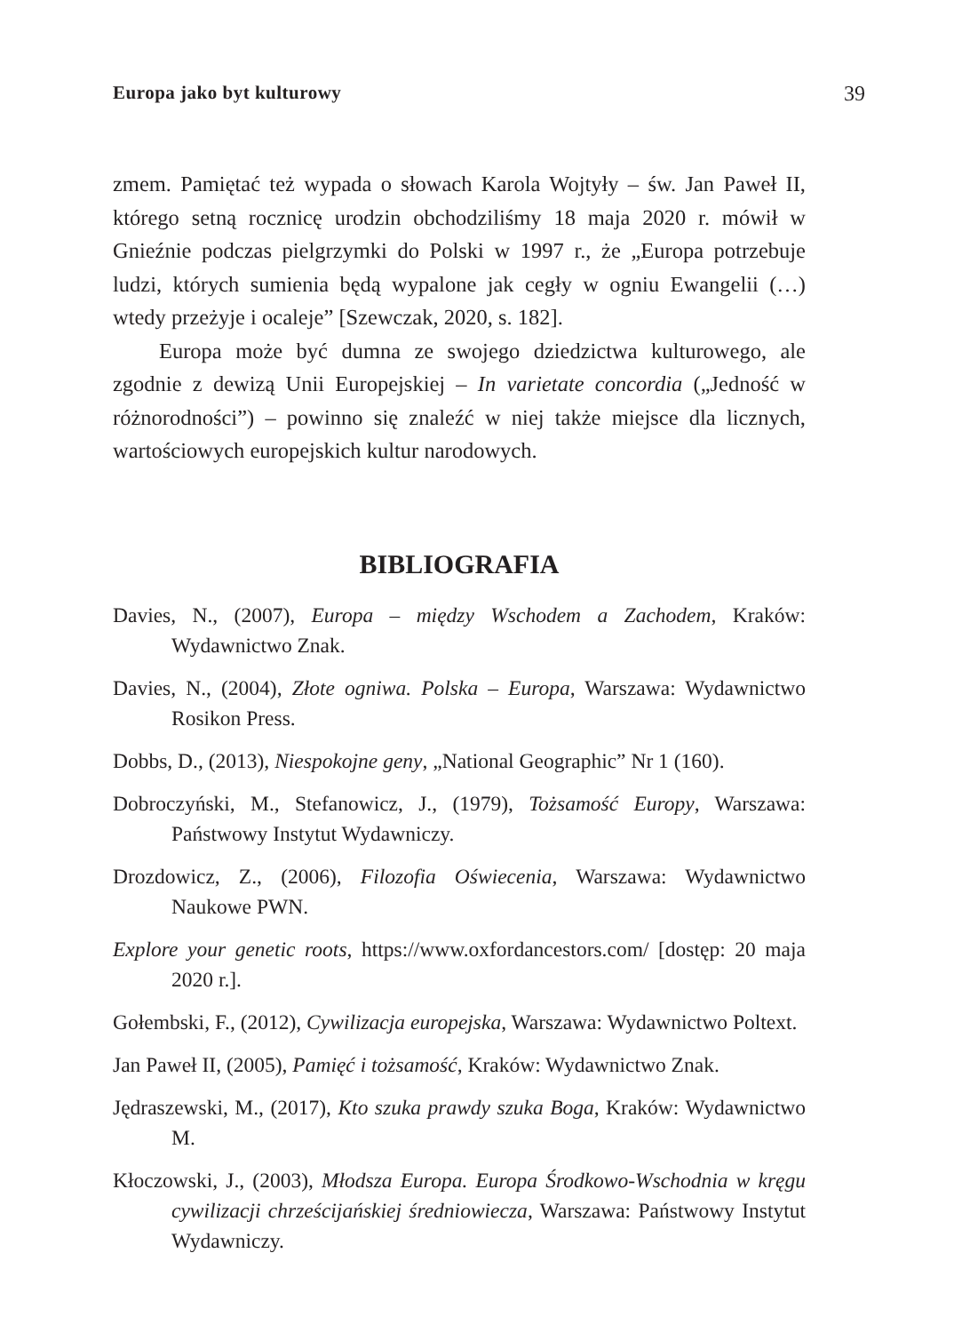Europa jako byt kulturowy 39
zmem. Pamiętać też wypada o słowach Karola Wojtyły – św. Jan Paweł II, którego setną rocznicę urodzin obchodziliśmy 18 maja 2020 r. mówił w Gnieźnie podczas pielgrzymki do Polski w 1997 r., że „Europa potrzebuje ludzi, których sumienia będą wypalone jak cegły w ogniu Ewangelii (…) wtedy przeżyje i ocaleje” [Szewczak, 2020, s. 182].
Europa może być dumna ze swojego dziedzictwa kulturowego, ale zgodnie z dewizą Unii Europejskiej – In varietate concordia („Jedność w różnorodności”) – powinno się znaleźć w niej także miejsce dla licznych, wartościowych europejskich kultur narodowych.
BIBLIOGRAFIA
Davies, N., (2007), Europa – między Wschodem a Zachodem, Kraków: Wydawnictwo Znak.
Davies, N., (2004), Złote ogniwa. Polska – Europa, Warszawa: Wydawnictwo Rosikon Press.
Dobbs, D., (2013), Niespokojne geny, „National Geographic” Nr 1 (160).
Dobroczyński, M., Stefanowicz, J., (1979), Tożsamość Europy, Warszawa: Państwowy Instytut Wydawniczy.
Drozdowicz, Z., (2006), Filozofia Oświecenia, Warszawa: Wydawnictwo Naukowe PWN.
Explore your genetic roots, https://www.oxfordancestors.com/ [dostęp: 20 maja 2020 r.].
Gołembski, F., (2012), Cywilizacja europejska, Warszawa: Wydawnictwo Poltext.
Jan Paweł II, (2005), Pamięć i tożsamość, Kraków: Wydawnictwo Znak.
Jędraszewski, M., (2017), Kto szuka prawdy szuka Boga, Kraków: Wydawnictwo M.
Kłoczowski, J., (2003), Młodsza Europa. Europa Środkowo-Wschodnia w kręgu cywilizacji chrześcijańskiej średniowiecza, Warszawa: Państwowy Instytut Wydawniczy.